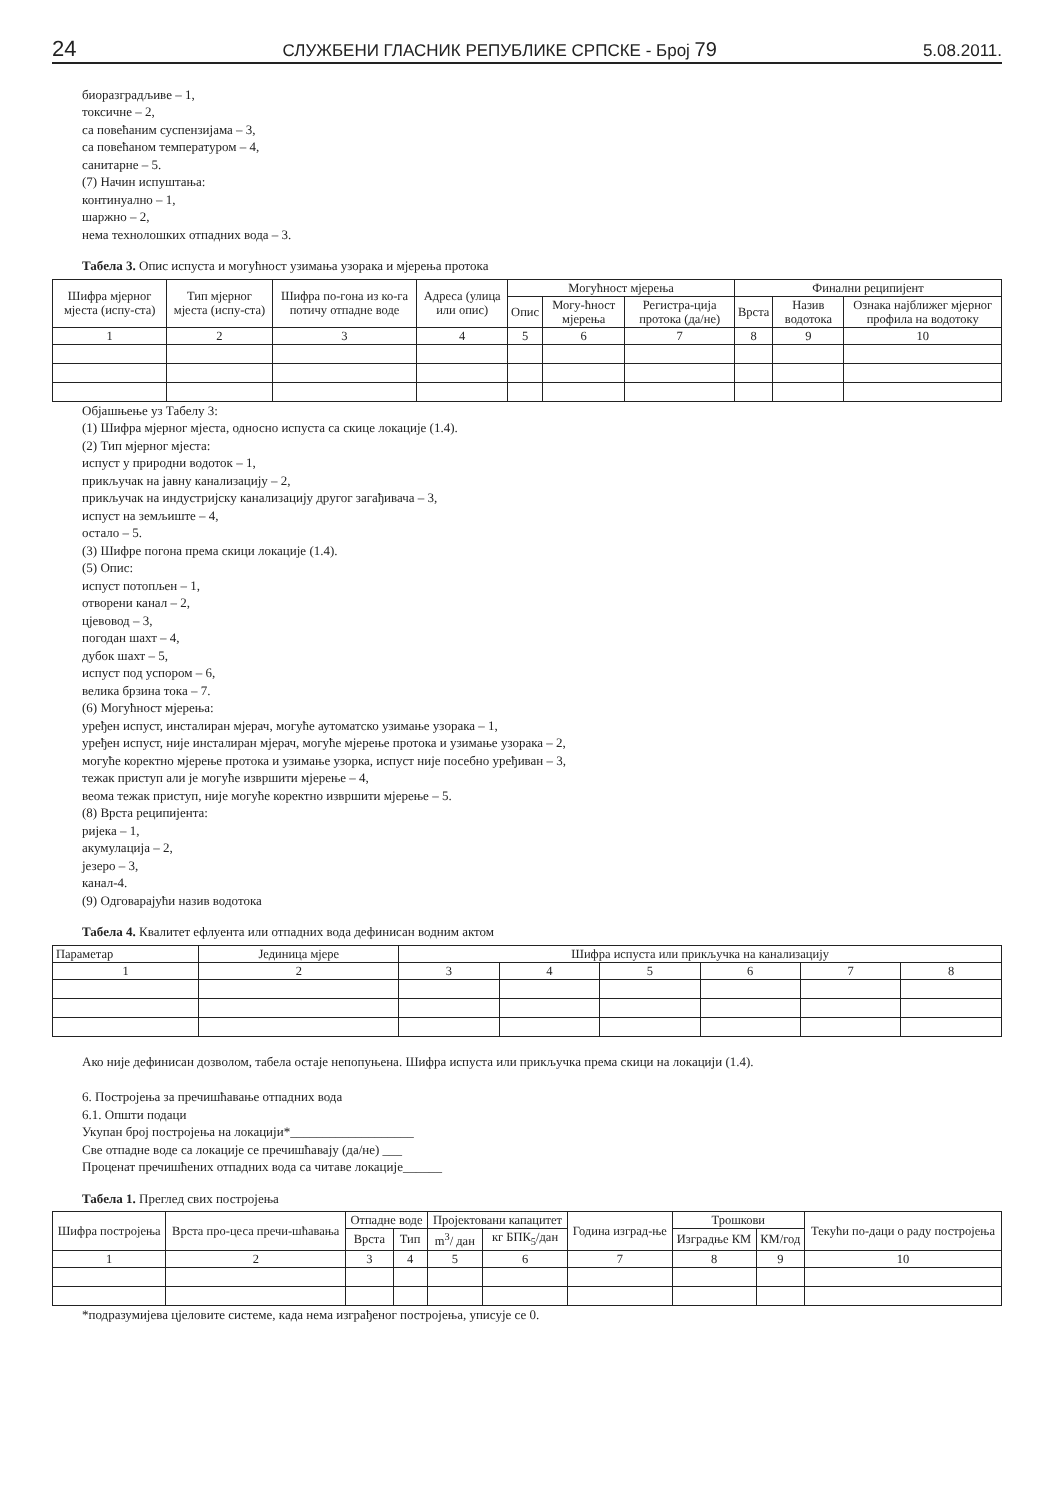24 СЛУЖБЕНИ ГЛАСНИК РЕПУБЛИКЕ СРПСКЕ - Број 79 5.08.2011.
биоразградљиве – 1,
токсичне – 2,
са повећаним суспензијама – 3,
са повећаном температуром – 4,
санитарне – 5.
(7) Начин испуштања:
континуално – 1,
шаржно – 2,
нема технолошких отпадних вода – 3.
Табела 3. Опис испуста и могућност узимања узорака и мјерења протока
| Шифра мјерног мјеста (испу-ста) | Тип мјерног мјеста (испу-ста) | Шифра по-гона из ко-га потичу отпадне воде | Адреса (улица или опис) | Могућност мјерења | | | Финални реципијент | | |
| --- | --- | --- | --- | --- | --- | --- | --- | --- | --- |
| | | | | Опис | Могу-ћност мјерења | Регистра-ција протока (да/не) | Врста | Назив водотока | Ознака најближег мјерног профила на водотоку |
| 1 | 2 | 3 | 4 | 5 | 6 | 7 | 8 | 9 | 10 |
Објашњење уз Табелу 3:
(1) Шифра мјерног мјеста, односно испуста са скице локације (1.4).
(2) Тип мјерног мјеста:
испуст у природни водоток – 1,
прикључак на јавну канализацију – 2,
прикључак на индустријску канализацију другог загађивача – 3,
испуст на земљиште – 4,
остало – 5.
(3) Шифре погона према скици локације (1.4).
(5) Опис:
испуст потопљен – 1,
отворени канал – 2,
цјевовод – 3,
погодан шахт – 4,
дубок шахт – 5,
испуст под успором – 6,
велика брзина тока – 7.
(6) Могућност мјерења:
уређен испуст, инсталиран мјерач, могуће аутоматско узимање узорака – 1,
уређен испуст, није инсталиран мјерач, могуће мјерење протока и узимање узорака – 2,
могуће коректно мјерење протока и узимање узорка, испуст није посебно уређиван – 3,
тежак приступ али је могуће извршити мјерење – 4,
веома тежак приступ, није могуће коректно извршити мјерење – 5.
(8) Врста реципијента:
ријека – 1,
акумулација – 2,
језеро – 3,
канал-4.
(9) Одговарајући назив водотока
Табела 4. Квалитет ефлуента или отпадних вода дефинисан водним актом
| Параметар | Јединица мјере | Шифра испуста или прикључка на канализацију | | | | | |
| --- | --- | --- | --- | --- | --- | --- | --- |
| 1 | 2 | 3 | 4 | 5 | 6 | 7 | 8 |
Ако није дефинисан дозволом, табела остаје непопуњена. Шифра испуста или прикључка према скици на локацији (1.4).
6. Постројења за пречишћавање отпадних вода
6.1. Општи подаци
Укупан број постројења на локацији*___________________
Све отпадне воде са локације се пречишћавају (да/не) ___
Проценат пречишћених отпадних вода са читаве локације______
Табела 1. Преглед свих постројења
| Шифра постројења | Врста про-цеса пречи-шћавања | Отпадне воде | | Пројектовани капацитет | | Година изград-ње | Трошкови | | Текући по-даци о раду постројења |
| --- | --- | --- | --- | --- | --- | --- | --- | --- | --- |
| | | Врста | Тип | m<sup>3</sup>/ дан | кг БПК<sub>5</sub>/дан | | Изградње КМ | КМ/год | |
| 1 | 2 | 3 | 4 | 5 | 6 | 7 | 8 | 9 | 10 |
*подразумијева цјеловите системе, када нема изграђеног постројења, уписује се 0.